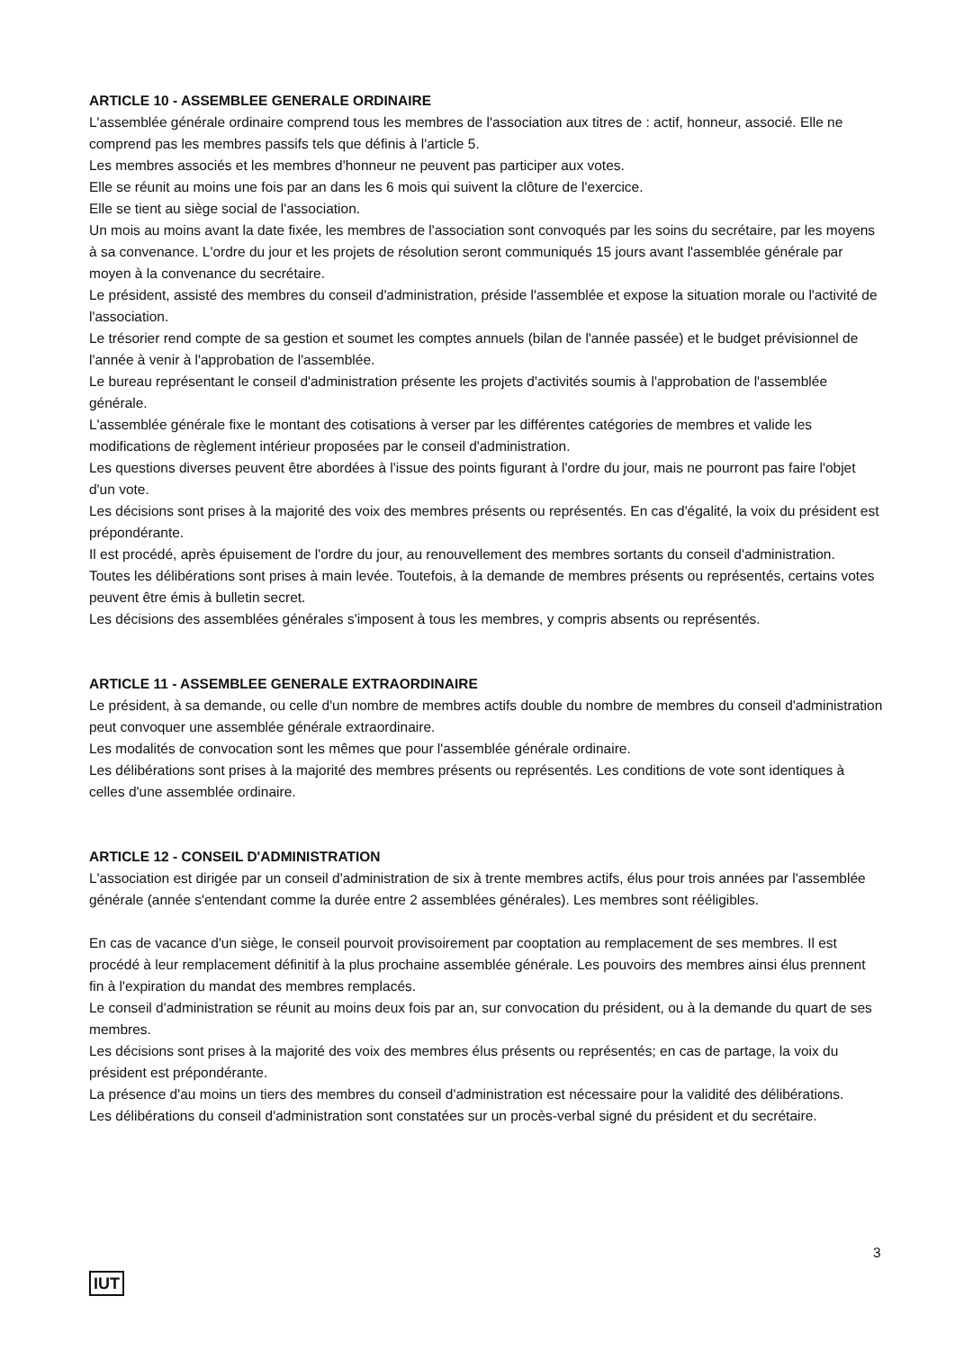ARTICLE 10 - ASSEMBLEE GENERALE ORDINAIRE
L'assemblée générale ordinaire comprend tous les membres de l'association aux titres de : actif, honneur, associé. Elle ne comprend pas les membres passifs tels que définis à l'article 5.
Les membres associés et les membres d'honneur ne peuvent pas participer aux votes.
Elle se réunit au moins une fois par an dans les 6 mois qui suivent la clôture de l'exercice.
Elle se tient au siège social de l'association.
Un mois au moins avant la date fixée, les membres de l'association sont convoqués par les soins du secrétaire, par les moyens à sa convenance. L'ordre du jour et les projets de résolution seront communiqués 15 jours avant l'assemblée générale par moyen à la convenance du secrétaire.
Le président, assisté des membres du conseil d'administration, préside l'assemblée et expose la situation morale ou l'activité de l'association.
Le trésorier rend compte de sa gestion et soumet les comptes annuels (bilan de l'année passée) et le budget prévisionnel de l'année à venir à l'approbation de l'assemblée.
Le bureau représentant le conseil d'administration présente les projets d'activités soumis à l'approbation de l'assemblée générale.
L'assemblée générale fixe le montant des cotisations à verser par les différentes catégories de membres et valide les modifications de règlement intérieur proposées par le conseil d'administration.
Les questions diverses peuvent être abordées à l'issue des points figurant à l'ordre du jour, mais ne pourront pas faire l'objet d'un vote.
Les décisions sont prises à la majorité des voix des membres présents ou représentés. En cas d'égalité, la voix du président est prépondérante.
Il est procédé, après épuisement de l'ordre du jour, au renouvellement des membres sortants du conseil d'administration.
Toutes les délibérations sont prises à main levée. Toutefois, à la demande de membres présents ou représentés, certains votes peuvent être émis à bulletin secret.
Les décisions des assemblées générales s'imposent à tous les membres, y compris absents ou représentés.
ARTICLE 11 - ASSEMBLEE GENERALE EXTRAORDINAIRE
Le président, à sa demande, ou celle d'un nombre de membres actifs double du nombre de membres du conseil d'administration peut convoquer une assemblée générale extraordinaire.
Les modalités de convocation sont les mêmes que pour l'assemblée générale ordinaire.
Les délibérations sont prises à la majorité des membres présents ou représentés. Les conditions de vote sont identiques à celles d'une assemblée ordinaire.
ARTICLE 12 - CONSEIL D'ADMINISTRATION
L'association est dirigée par un conseil d'administration de six à trente membres actifs, élus pour trois années par l'assemblée générale (année s'entendant comme la durée entre 2 assemblées générales). Les membres sont rééligibles.
En cas de vacance d'un siège, le conseil pourvoit provisoirement par cooptation au remplacement de ses membres. Il est procédé à leur remplacement définitif à la plus prochaine assemblée générale. Les pouvoirs des membres ainsi élus prennent fin à l'expiration du mandat des membres remplacés.
Le conseil d'administration se réunit au moins deux fois par an, sur convocation du président, ou à la demande du quart de ses membres.
Les décisions sont prises à la majorité des voix des membres élus présents ou représentés; en cas de partage, la voix du président est prépondérante.
La présence d'au moins un tiers des membres du conseil d'administration est nécessaire pour la validité des délibérations.
Les délibérations du conseil d'administration sont constatées sur un procès-verbal signé du président et du secrétaire.
3
IUT